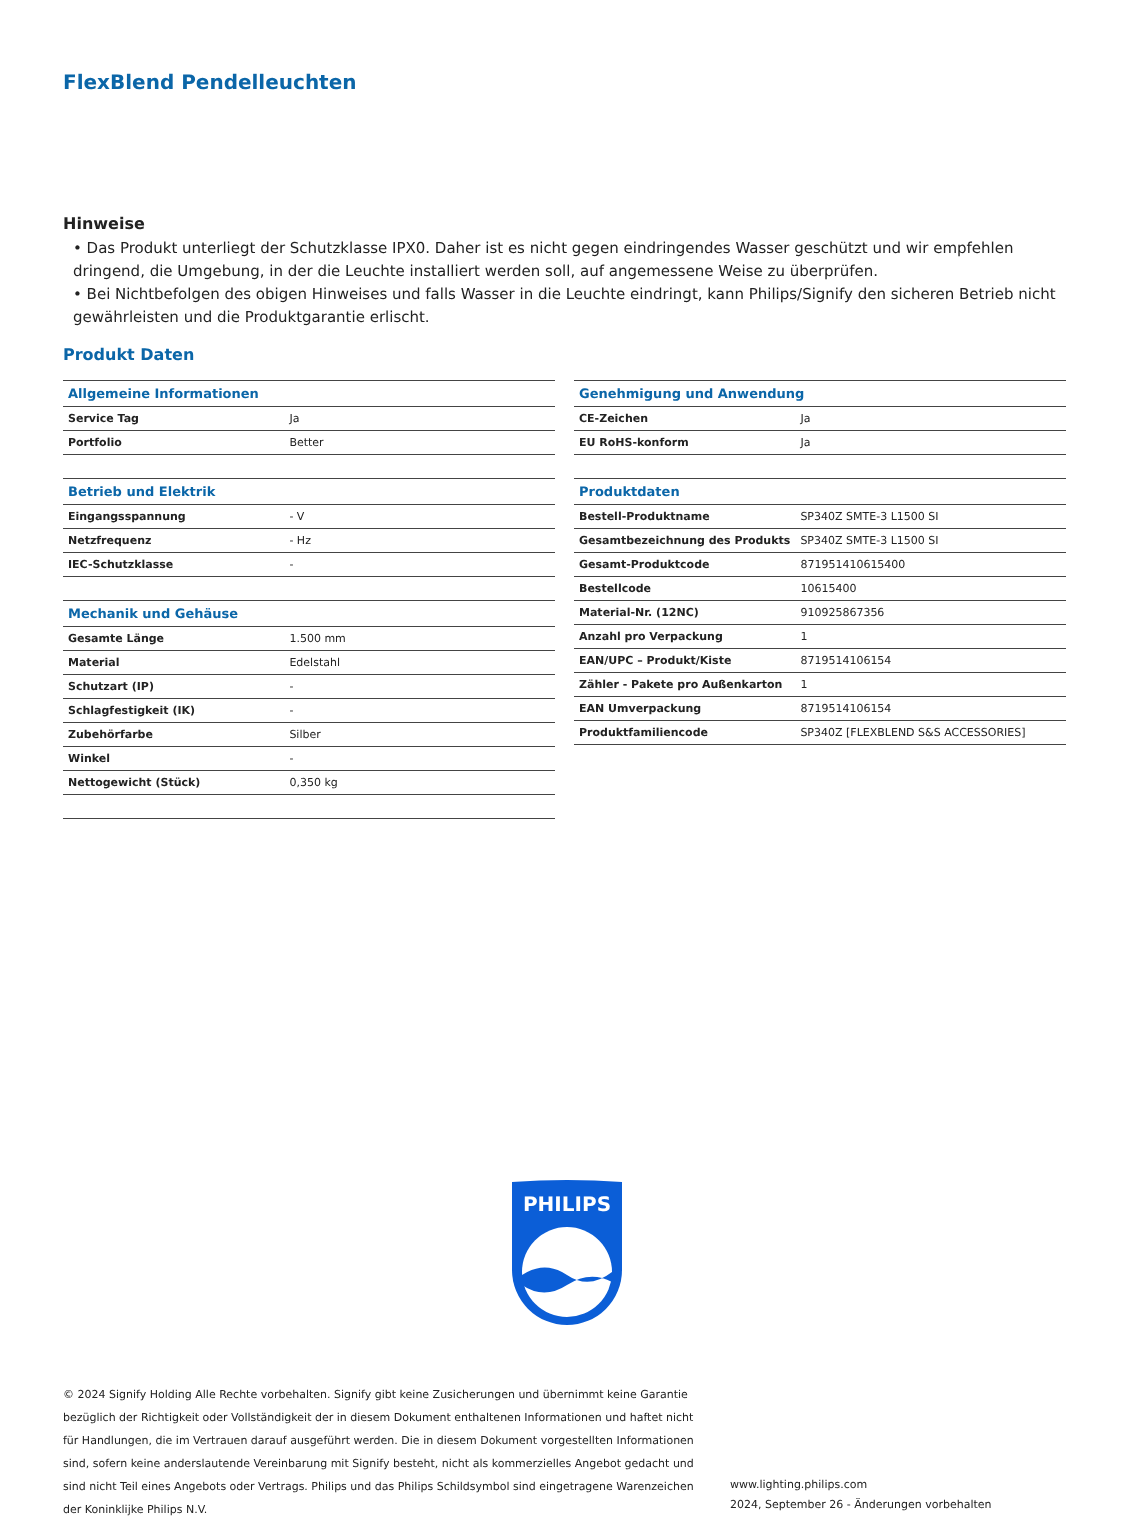FlexBlend Pendelleuchten
Hinweise
• Das Produkt unterliegt der Schutzklasse IPX0. Daher ist es nicht gegen eindringendes Wasser geschützt und wir empfehlen dringend, die Umgebung, in der die Leuchte installiert werden soll, auf angemessene Weise zu überprüfen.
• Bei Nichtbefolgen des obigen Hinweises und falls Wasser in die Leuchte eindringt, kann Philips/Signify den sicheren Betrieb nicht gewährleisten und die Produktgarantie erlischt.
Produkt Daten
| Allgemeine Informationen | |
| --- | --- |
| Service Tag | Ja |
| Portfolio | Better |
| Betrieb und Elektrik | |
| --- | --- |
| Eingangsspannung | - V |
| Netzfrequenz | - Hz |
| IEC-Schutzklasse | - |
| Mechanik und Gehäuse | |
| --- | --- |
| Gesamte Länge | 1.500 mm |
| Material | Edelstahl |
| Schutzart (IP) | - |
| Schlagfestigkeit (IK) | - |
| Zubehörfarbe | Silber |
| Winkel | - |
| Nettogewicht (Stück) | 0,350 kg |
| Genehmigung und Anwendung | |
| --- | --- |
| CE-Zeichen | Ja |
| EU RoHS-konform | Ja |
| Produktdaten | |
| --- | --- |
| Bestell-Produktname | SP340Z SMTE-3 L1500 SI |
| Gesamtbezeichnung des Produkts | SP340Z SMTE-3 L1500 SI |
| Gesamt-Produktcode | 871951410615400 |
| Bestellcode | 10615400 |
| Material-Nr. (12NC) | 910925867356 |
| Anzahl pro Verpackung | 1 |
| EAN/UPC – Produkt/Kiste | 8719514106154 |
| Zähler - Pakete pro Außenkarton | 1 |
| EAN Umverpackung | 8719514106154 |
| Produktfamiliencode | SP340Z [FLEXBLEND S&S ACCESSORIES] |
PHILIPS
© 2024 Signify Holding Alle Rechte vorbehalten. Signify gibt keine Zusicherungen und übernimmt keine Garantie bezüglich der Richtigkeit oder Vollständigkeit der in diesem Dokument enthaltenen Informationen und haftet nicht für Handlungen, die im Vertrauen darauf ausgeführt werden. Die in diesem Dokument vorgestellten Informationen sind, sofern keine anderslautende Vereinbarung mit Signify besteht, nicht als kommerzielles Angebot gedacht und sind nicht Teil eines Angebots oder Vertrags. Philips und das Philips Schildsymbol sind eingetragene Warenzeichen der Koninklijke Philips N.V.
www.lighting.philips.com
2024, September 26 - Änderungen vorbehalten